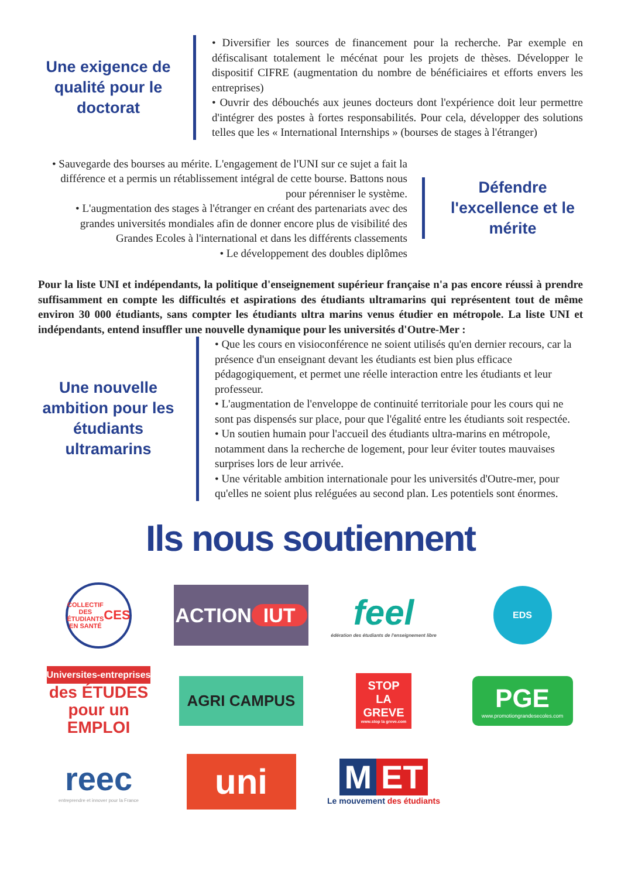Une exigence de qualité pour le doctorat
• Diversifier les sources de financement pour la recherche. Par exemple en défiscalisant totalement le mécénat pour les projets de thèses. Développer le dispositif CIFRE (augmentation du nombre de bénéficiaires et efforts envers les entreprises)
• Ouvrir des débouchés aux jeunes docteurs dont l'expérience doit leur permettre d'intégrer des postes à fortes responsabilités. Pour cela, développer des solutions telles que les « International Internships » (bourses de stages à l'étranger)
• Sauvegarde des bourses au mérite. L'engagement de l'UNI sur ce sujet a fait la différence et a permis un rétablissement intégral de cette bourse. Battons nous pour pérenniser le système.
• L'augmentation des stages à l'étranger en créant des partenariats avec des grandes universités mondiales afin de donner encore plus de visibilité des Grandes Ecoles à l'international et dans les différents classements
• Le développement des doubles diplômes
Défendre l'excellence et le mérite
Pour la liste UNI et indépendants, la politique d'enseignement supérieur française n'a pas encore réussi à prendre suffisamment en compte les difficultés et aspirations des étudiants ultramarins qui représentent tout de même environ 30 000 étudiants, sans compter les étudiants ultra marins venus étudier en métropole. La liste UNI et indépendants, entend insuffler une nouvelle dynamique pour les universités d'Outre-Mer :
Une nouvelle ambition pour les étudiants ultramarins
• Que les cours en visioconférence ne soient utilisés qu'en dernier recours, car la présence d'un enseignant devant les étudiants est bien plus efficace pédagogiquement, et permet une réelle interaction entre les étudiants et leur professeur.
• L'augmentation de l'enveloppe de continuité territoriale pour les cours qui ne sont pas dispensés sur place, pour que l'égalité entre les étudiants soit respectée.
• Un soutien humain pour l'accueil des étudiants ultra-marins en métropole, notamment dans la recherche de logement, pour leur éviter toutes mauvaises surprises lors de leur arrivée.
• Une véritable ambition internationale pour les universités d'Outre-mer, pour qu'elles ne soient plus reléguées au second plan. Les potentiels sont énormes.
Ils nous soutiennent
COLLECTIF DES ÉTUDIANTS EN SANTÉ
CES
ACTION
IUT
feel
édération des étudiants de l'enseignement libre
EDS
Universites-entreprises
des ÉTUDES
pour un EMPLOI
AGRI CAMPUS
STOP
LA GREVE
www.stop la greve.com
PGE
www.promotiongrandesecoles.com
reec
entreprendre et innover pour la France
uni
M ET
Le mouvement des étudiants